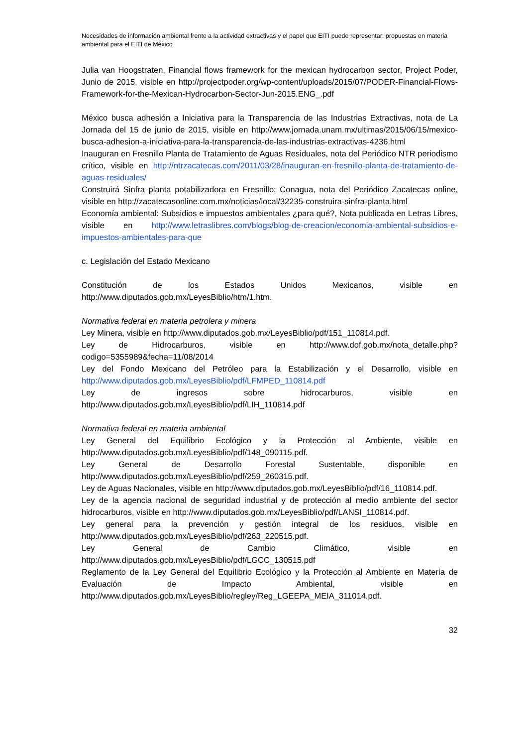Necesidades de información ambiental frente a la actividad extractivas y el papel que EITI puede representar: propuestas en materia ambiental para el EITI de México
Julia van Hoogstraten, Financial flows framework for the mexican hydrocarbon sector, Project Poder, Junio de 2015, visible en http://projectpoder.org/wp-content/uploads/2015/07/PODER-Financial-Flows-Framework-for-the-Mexican-Hydrocarbon-Sector-Jun-2015.ENG_.pdf
México busca adhesión a Iniciativa para la Transparencia de las Industrias Extractivas, nota de La Jornada del 15 de junio de 2015, visible en http://www.jornada.unam.mx/ultimas/2015/06/15/mexico-busca-adhesion-a-iniciativa-para-la-transparencia-de-las-industrias-extractivas-4236.html
Inauguran en Fresnillo Planta de Tratamiento de Aguas Residuales, nota del Periódico NTR periodismo crítico, visible en http://ntrzacatecas.com/2011/03/28/inauguran-en-fresnillo-planta-de-tratamiento-de-aguas-residuales/
Construirá Sinfra planta potabilizadora en Fresnillo: Conagua, nota del Periódico Zacatecas online, visible en http://zacatecasonline.com.mx/noticias/local/32235-construira-sinfra-planta.html
Economía ambiental: Subsidios e impuestos ambientales ¿para qué?, Nota publicada en Letras Libres, visible en http://www.letraslibres.com/blogs/blog-de-creacion/economia-ambiental-subsidios-e-impuestos-ambientales-para-que
c. Legislación del Estado Mexicano
Constitución de los Estados Unidos Mexicanos, visible en http://www.diputados.gob.mx/LeyesBiblio/htm/1.htm.
Normativa federal en materia petrolera y minera
Ley Minera, visible en http://www.diputados.gob.mx/LeyesBiblio/pdf/151_110814.pdf.
Ley de Hidrocarburos, visible en http://www.dof.gob.mx/nota_detalle.php?codigo=5355989&fecha=11/08/2014
Ley del Fondo Mexicano del Petróleo para la Estabilización y el Desarrollo, visible en http://www.diputados.gob.mx/LeyesBiblio/pdf/LFMPED_110814.pdf
Ley de ingresos sobre hidrocarburos, visible en http://www.diputados.gob.mx/LeyesBiblio/pdf/LIH_110814.pdf
Normativa federal en materia ambiental
Ley General del Equilibrio Ecológico y la Protección al Ambiente, visible en http://www.diputados.gob.mx/LeyesBiblio/pdf/148_090115.pdf.
Ley General de Desarrollo Forestal Sustentable, disponible en http://www.diputados.gob.mx/LeyesBiblio/pdf/259_260315.pdf.
Ley de Aguas Nacionales, visible en http://www.diputados.gob.mx/LeyesBiblio/pdf/16_110814.pdf.
Ley de la agencia nacional de seguridad industrial y de protección al medio ambiente del sector hidrocarburos, visible en http://www.diputados.gob.mx/LeyesBiblio/pdf/LANSI_110814.pdf.
Ley general para la prevención y gestión integral de los residuos, visible en http://www.diputados.gob.mx/LeyesBiblio/pdf/263_220515.pdf.
Ley General de Cambio Climático, visible en http://www.diputados.gob.mx/LeyesBiblio/pdf/LGCC_130515.pdf
Reglamento de la Ley General del Equilibrio Ecológico y la Protección al Ambiente en Materia de Evaluación de Impacto Ambiental, visible en http://www.diputados.gob.mx/LeyesBiblio/regley/Reg_LGEEPA_MEIA_311014.pdf.
32